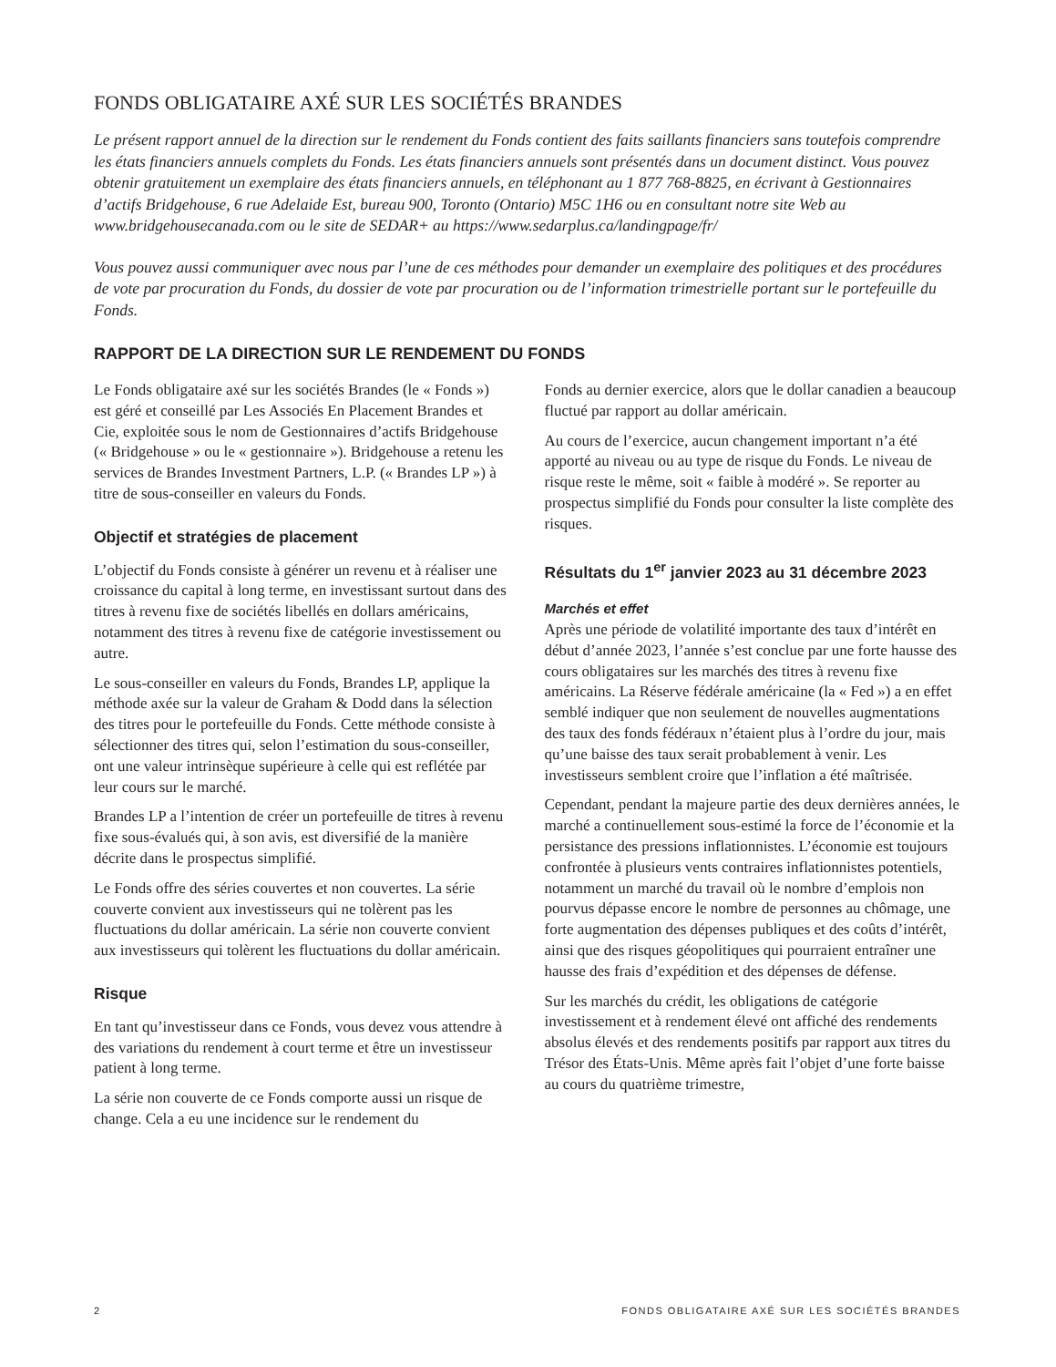FONDS OBLIGATAIRE AXÉ SUR LES SOCIÉTÉS BRANDES
Le présent rapport annuel de la direction sur le rendement du Fonds contient des faits saillants financiers sans toutefois comprendre les états financiers annuels complets du Fonds. Les états financiers annuels sont présentés dans un document distinct. Vous pouvez obtenir gratuitement un exemplaire des états financiers annuels, en téléphonant au 1 877 768-8825, en écrivant à Gestionnaires d’actifs Bridgehouse, 6 rue Adelaide Est, bureau 900, Toronto (Ontario) M5C 1H6 ou en consultant notre site Web au www.bridgehousecanada.com ou le site de SEDAR+ au https://www.sedarplus.ca/landingpage/fr/
Vous pouvez aussi communiquer avec nous par l’une de ces méthodes pour demander un exemplaire des politiques et des procédures de vote par procuration du Fonds, du dossier de vote par procuration ou de l’information trimestrielle portant sur le portefeuille du Fonds.
RAPPORT DE LA DIRECTION SUR LE RENDEMENT DU FONDS
Le Fonds obligataire axé sur les sociétés Brandes (le « Fonds ») est géré et conseillé par Les Associés En Placement Brandes et Cie, exploitée sous le nom de Gestionnaires d’actifs Bridgehouse (« Bridgehouse » ou le « gestionnaire »). Bridgehouse a retenu les services de Brandes Investment Partners, L.P. (« Brandes LP ») à titre de sous-conseiller en valeurs du Fonds.
Objectif et stratégies de placement
L’objectif du Fonds consiste à générer un revenu et à réaliser une croissance du capital à long terme, en investissant surtout dans des titres à revenu fixe de sociétés libellés en dollars américains, notamment des titres à revenu fixe de catégorie investissement ou autre.
Le sous-conseiller en valeurs du Fonds, Brandes LP, applique la méthode axée sur la valeur de Graham & Dodd dans la sélection des titres pour le portefeuille du Fonds. Cette méthode consiste à sélectionner des titres qui, selon l’estimation du sous-conseiller, ont une valeur intrinsèque supérieure à celle qui est reflétée par leur cours sur le marché.
Brandes LP a l’intention de créer un portefeuille de titres à revenu fixe sous-évalués qui, à son avis, est diversifié de la manière décrite dans le prospectus simplifié.
Le Fonds offre des séries couvertes et non couvertes. La série couverte convient aux investisseurs qui ne tolèrent pas les fluctuations du dollar américain. La série non couverte convient aux investisseurs qui tolèrent les fluctuations du dollar américain.
Risque
En tant qu’investisseur dans ce Fonds, vous devez vous attendre à des variations du rendement à court terme et être un investisseur patient à long terme.
La série non couverte de ce Fonds comporte aussi un risque de change. Cela a eu une incidence sur le rendement du
Fonds au dernier exercice, alors que le dollar canadien a beaucoup fluctué par rapport au dollar américain.
Au cours de l’exercice, aucun changement important n’a été apporté au niveau ou au type de risque du Fonds. Le niveau de risque reste le même, soit « faible à modéré ». Se reporter au prospectus simplifié du Fonds pour consulter la liste complète des risques.
Résultats du 1<sup>er</sup> janvier 2023 au 31 décembre 2023
Marchés et effet
Après une période de volatilité importante des taux d’intérêt en début d’année 2023, l’année s’est conclue par une forte hausse des cours obligataires sur les marchés des titres à revenu fixe américains. La Réserve fédérale américaine (la « Fed ») a en effet semblé indiquer que non seulement de nouvelles augmentations des taux des fonds fédéraux n’étaient plus à l’ordre du jour, mais qu’une baisse des taux serait probablement à venir. Les investisseurs semblent croire que l’inflation a été maîtrisée.
Cependant, pendant la majeure partie des deux dernières années, le marché a continuellement sous-estimé la force de l’économie et la persistance des pressions inflationnistes. L’économie est toujours confrontée à plusieurs vents contraires inflationnistes potentiels, notamment un marché du travail où le nombre d’emplois non pourvus dépasse encore le nombre de personnes au chômage, une forte augmentation des dépenses publiques et des coûts d’intérêt, ainsi que des risques géopolitiques qui pourraient entraîner une hausse des frais d’expédition et des dépenses de défense.
Sur les marchés du crédit, les obligations de catégorie investissement et à rendement élevé ont affiché des rendements absolus élevés et des rendements positifs par rapport aux titres du Trésor des États-Unis. Même après fait l’objet d’une forte baisse au cours du quatrième trimestre,
2 FONDS OBLIGATAIRE AXÉ SUR LES SOCIÉTÉS BRANDES